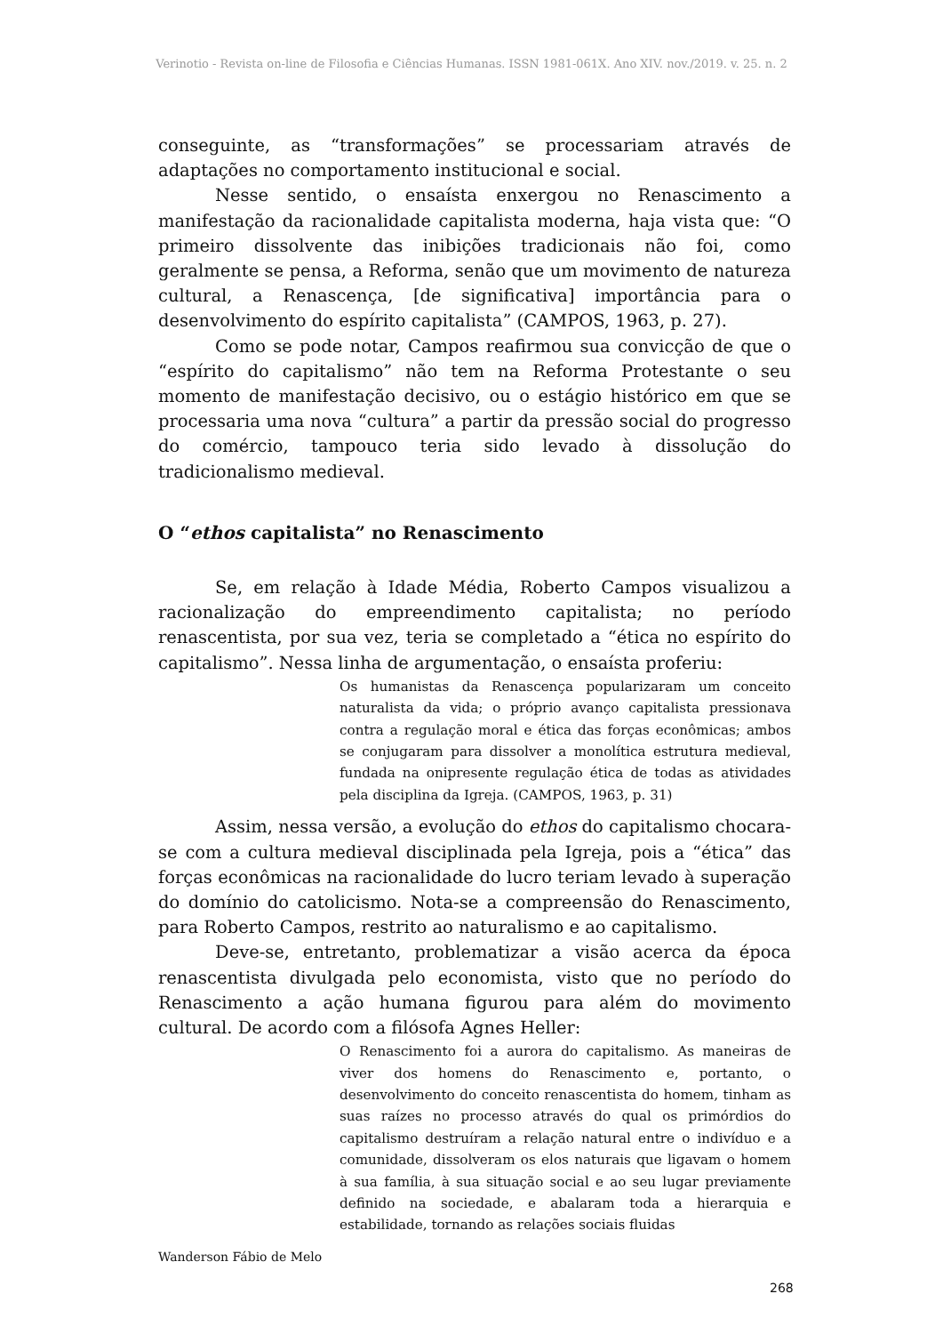Verinotio - Revista on-line de Filosofia e Ciências Humanas. ISSN 1981-061X. Ano XIV. nov./2019. v. 25. n. 2
conseguinte, as “transformações” se processariam através de adaptações no comportamento institucional e social.
Nesse sentido, o ensaísta enxergou no Renascimento a manifestação da racionalidade capitalista moderna, haja vista que: “O primeiro dissolvente das inibições tradicionais não foi, como geralmente se pensa, a Reforma, senão que um movimento de natureza cultural, a Renascença, [de significativa] importância para o desenvolvimento do espírito capitalista” (CAMPOS, 1963, p. 27).
Como se pode notar, Campos reafirmou sua convicção de que o “espírito do capitalismo” não tem na Reforma Protestante o seu momento de manifestação decisivo, ou o estágio histórico em que se processaria uma nova “cultura” a partir da pressão social do progresso do comércio, tampouco teria sido levado à dissolução do tradicionalismo medieval.
O “ethos capitalista” no Renascimento
Se, em relação à Idade Média, Roberto Campos visualizou a racionalização do empreendimento capitalista; no período renascentista, por sua vez, teria se completado a “ética no espírito do capitalismo”. Nessa linha de argumentação, o ensaísta proferiu:
Os humanistas da Renascença popularizaram um conceito naturalista da vida; o próprio avanço capitalista pressionava contra a regulação moral e ética das forças econômicas; ambos se conjugaram para dissolver a monolítica estrutura medieval, fundada na onipresente regulação ética de todas as atividades pela disciplina da Igreja. (CAMPOS, 1963, p. 31)
Assim, nessa versão, a evolução do ethos do capitalismo chocara-se com a cultura medieval disciplinada pela Igreja, pois a “ética” das forças econômicas na racionalidade do lucro teriam levado à superação do domínio do catolicismo. Nota-se a compreensão do Renascimento, para Roberto Campos, restrito ao naturalismo e ao capitalismo.
Deve-se, entretanto, problematizar a visão acerca da época renascentista divulgada pelo economista, visto que no período do Renascimento a ação humana figurou para além do movimento cultural. De acordo com a filósofa Agnes Heller:
O Renascimento foi a aurora do capitalismo. As maneiras de viver dos homens do Renascimento e, portanto, o desenvolvimento do conceito renascentista do homem, tinham as suas raízes no processo através do qual os primórdios do capitalismo destruíram a relação natural entre o indivíduo e a comunidade, dissolveram os elos naturais que ligavam o homem à sua família, à sua situação social e ao seu lugar previamente definido na sociedade, e abalaram toda a hierarquia e estabilidade, tornando as relações sociais fluidas
Wanderson Fábio de Melo
268